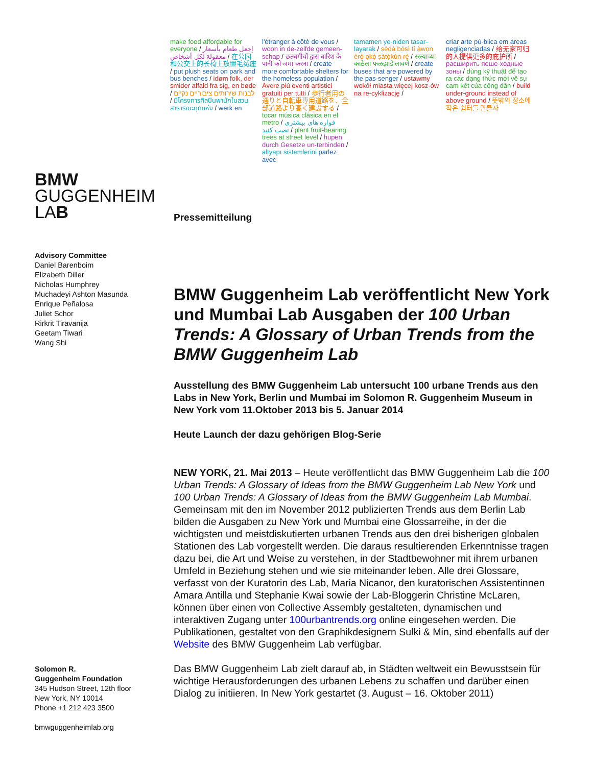make food affordable for everyone / إجعل طعام بأسعار معقولة لكل أشخاص / 在公园和公交上的长椅上放置毛绒座 / put plush seats on park and bus benches / idøm folk, der smider affald fra sig, en bøde / לבנות שירותים ציבוריים נקיים / มีโครงการศิลปินพานักในสวนสาธารณะทุกแห่ง / werk en
l'étranger à côté de vous / woon in de-zelfde gemeen-schap / छतबगीचों द्वारा बारिश के पानी को जमा करना / create more comfortable shelters for the homeless population / Avere più eventi artistici gratuiti per tutti / 歩行者用の通りと自転車専用道路を、全部道路より高く建設する / tocar música clásica en el metro / فواره های بیشتری نصب کنید / plant fruit-bearing trees at street level / hupen durch Gesetze un-terbinden / altyapı sistemlerini parlez avec
tamamen ye-niden tasar-layarak / ṣèdá bósì tí àwọn èrò ọkọ̀ ṣàtọ́kùn rẹ̀ / रस्त्याच्या काठेला फळझाडे लावणे / create buses that are powered by the pas-senger / ustawmy wokół miasta więcej kosz-ów na re-cyklizację /
criar arte pú-blica em áreas negligenciadas / 给无家可归的人提供更多的庇护所 / расширить пеше-ходные зоны / dùng kỹ thuật để tạo ra các dạng thức mới về sự cam kết của công dân / build under-ground instead of above ground / 뜻밖의 장소에 작은 쉼터를 만들자
BMW
GUGGENHEIM
LAB
Advisory Committee
Daniel Barenboim
Elizabeth Diller
Nicholas Humphrey
Muchadeyi Ashton Masunda
Enrique Peñalosa
Juliet Schor
Rirkrit Tiravanija
Geetam Tiwari
Wang Shi
Solomon R.
Guggenheim Foundation
345 Hudson Street, 12th floor
New York, NY 10014
Phone +1 212 423 3500
bmwguggenheimlab.org
Pressemitteilung
BMW Guggenheim Lab veröffentlicht New York und Mumbai Lab Ausgaben der 100 Urban Trends: A Glossary of Urban Trends from the BMW Guggenheim Lab
Ausstellung des BMW Guggenheim Lab untersucht 100 urbane Trends aus den Labs in New York, Berlin und Mumbai im Solomon R. Guggenheim Museum in New York vom 11.Oktober 2013 bis 5. Januar 2014
Heute Launch der dazu gehörigen Blog-Serie
NEW YORK, 21. Mai 2013 – Heute veröffentlicht das BMW Guggenheim Lab die 100 Urban Trends: A Glossary of Ideas from the BMW Guggenheim Lab New York und 100 Urban Trends: A Glossary of Ideas from the BMW Guggenheim Lab Mumbai. Gemeinsam mit den im November 2012 publizierten Trends aus dem Berlin Lab bilden die Ausgaben zu New York und Mumbai eine Glossarreihe, in der die wichtigsten und meistdiskutierten urbanen Trends aus den drei bisherigen globalen Stationen des Lab vorgestellt werden. Die daraus resultierenden Erkenntnisse tragen dazu bei, die Art und Weise zu verstehen, in der Stadtbewohner mit ihrem urbanen Umfeld in Beziehung stehen und wie sie miteinander leben. Alle drei Glossare, verfasst von der Kuratorin des Lab, Maria Nicanor, den kuratorischen Assistentinnen Amara Antilla und Stephanie Kwai sowie der Lab-Bloggerin Christine McLaren, können über einen von Collective Assembly gestalteten, dynamischen und interaktiven Zugang unter 100urbantrends.org online eingesehen werden. Die Publikationen, gestaltet von den Graphikdesignern Sulki & Min, sind ebenfalls auf der Website des BMW Guggenheim Lab verfügbar.
Das BMW Guggenheim Lab zielt darauf ab, in Städten weltweit ein Bewusstsein für wichtige Herausforderungen des urbanen Lebens zu schaffen und darüber einen Dialog zu initiieren. In New York gestartet (3. August – 16. Oktober 2011)